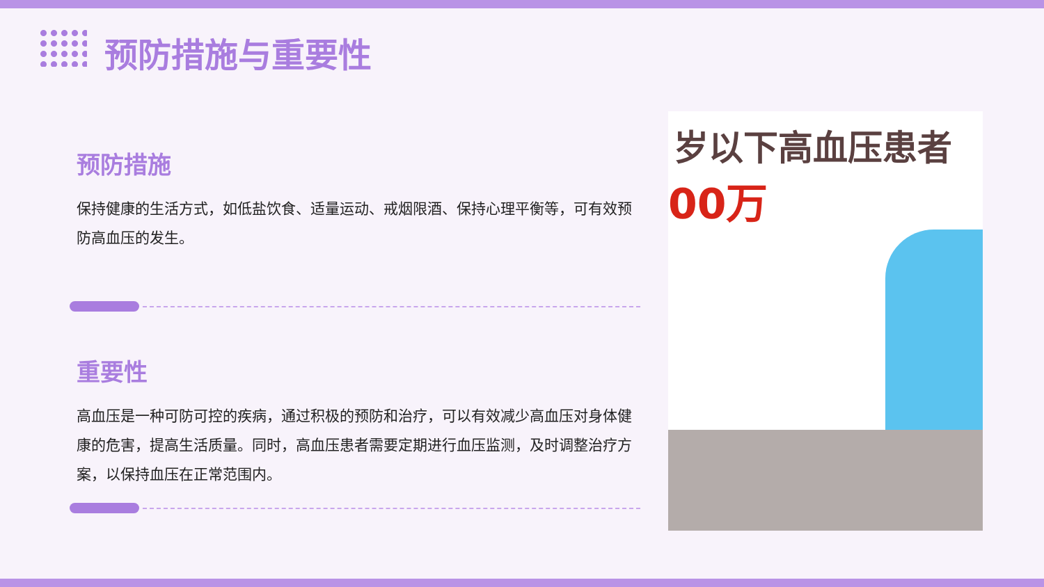预防措施与重要性
预防措施
保持健康的生活方式，如低盐饮食、适量运动、戒烟限酒、保持心理平衡等，可有效预防高血压的发生。
重要性
高血压是一种可防可控的疾病，通过积极的预防和治疗，可以有效减少高血压对身体健康的危害，提高生活质量。同时，高血压患者需要定期进行血压监测，及时调整治疗方案，以保持血压在正常范围内。
岁以下高血压患者
00万